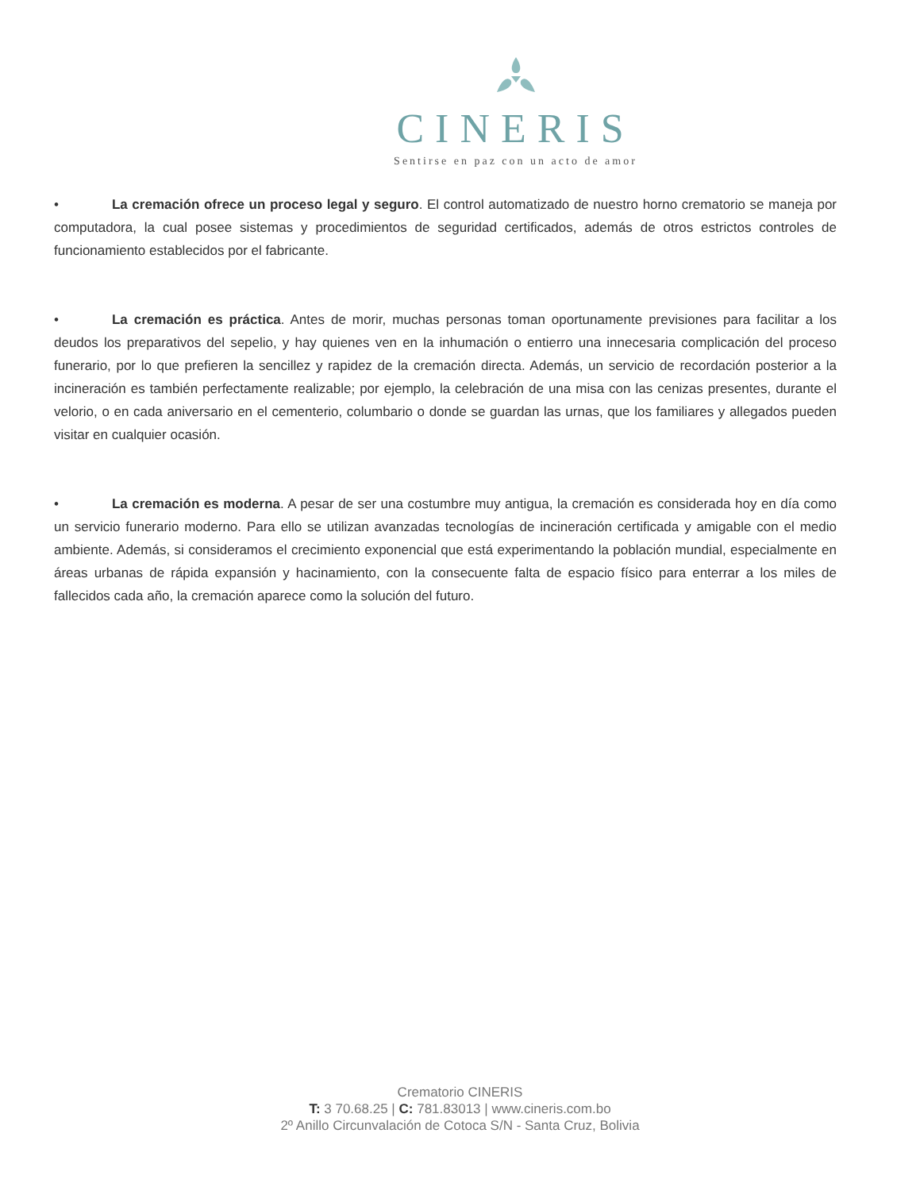CINERIS
Sentirse en paz con un acto de amor
• La cremación ofrece un proceso legal y seguro. El control automatizado de nuestro horno crematorio se maneja por computadora, la cual posee sistemas y procedimientos de seguridad certificados, además de otros estrictos controles de funcionamiento establecidos por el fabricante.
• La cremación es práctica. Antes de morir, muchas personas toman oportunamente previsiones para facilitar a los deudos los preparativos del sepelio, y hay quienes ven en la inhumación o entierro una innecesaria complicación del proceso funerario, por lo que prefieren la sencillez y rapidez de la cremación directa. Además, un servicio de recordación posterior a la incineración es también perfectamente realizable; por ejemplo, la celebración de una misa con las cenizas presentes, durante el velorio, o en cada aniversario en el cementerio, columbario o donde se guardan las urnas, que los familiares y allegados pueden visitar en cualquier ocasión.
• La cremación es moderna. A pesar de ser una costumbre muy antigua, la cremación es considerada hoy en día como un servicio funerario moderno. Para ello se utilizan avanzadas tecnologías de incineración certificada y amigable con el medio ambiente. Además, si consideramos el crecimiento exponencial que está experimentando la población mundial, especialmente en áreas urbanas de rápida expansión y hacinamiento, con la consecuente falta de espacio físico para enterrar a los miles de fallecidos cada año, la cremación aparece como la solución del futuro.
Crematorio CINERIS
T: 3 70.68.25 | C: 781.83013 | www.cineris.com.bo
2º Anillo Circunvalación de Cotoca S/N - Santa Cruz, Bolivia